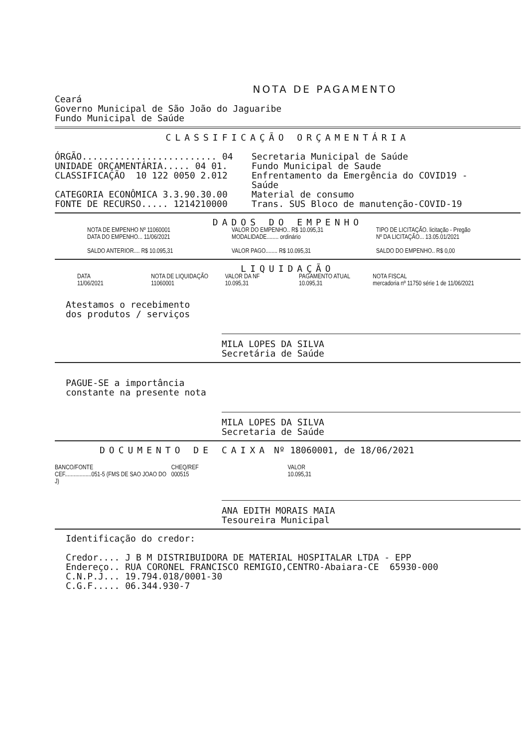NOTA DE PAGAMENTO
Ceará
Governo Municipal de São João do Jaguaribe
Fundo Municipal de Saúde
CLASSIFICAÇÃO ORÇAMENTÁRIA
ÓRGÃO......................... 04
UNIDADE ORÇAMENTÁRIA..... 04 01.
CLASSIFICAÇÃO  10 122 0050 2.012

CATEGORIA ECONÔMICA 3.3.90.30.00
FONTE DE RECURSO..... 1214210000
Secretaria Municipal de Saúde
Fundo Municipal de Saude
Enfrentamento da Emergência do COVID19 -
Saúde
Material de consumo
Trans. SUS Bloco de manutenção-COVID-19
DADOS DO EMPENHO
NOTA DE EMPENHO Nº 11060001
DATA DO EMPENHO... 11/06/2021
SALDO ANTERIOR.... R$ 10.095,31
VALOR DO EMPENHO.. R$ 10.095,31
MODALIDADE........ ordinário
VALOR PAGO........ R$ 10.095,31
TIPO DE LICITAÇÃO. licitação - Pregão
Nº DA LICITAÇÃO... 13.05.01/2021
SALDO DO EMPENHO.. R$ 0,00
LIQUIDAÇÃO
DATA
11/06/2021
NOTA DE LIQUIDAÇÃO
11060001
VALOR DA NF
10.095,31
PAGAMENTO ATUAL
10.095,31
NOTA FISCAL
mercadoria nº 11750 série 1 de 11/06/2021
Atestamos o recebimento
dos produtos / serviços
MILA LOPES DA SILVA
Secretária de Saúde
PAGUE-SE a importância
constante na presente nota
MILA LOPES DA SILVA
Secretaria de Saúde
DOCUMENTO DE CAIXA Nº 18060001, de 18/06/2021
BANCO/FONTE
CEF..................051-5 (FMS DE SAO JOAO DO J)
CHEQ/REF
000515
VALOR
10.095,31
ANA EDITH MORAIS MAIA
Tesoureira Municipal
Identificação do credor:
Credor.... J B M DISTRIBUIDORA DE MATERIAL HOSPITALAR LTDA - EPP
Endereço.. RUA CORONEL FRANCISCO REMIGIO,CENTRO-Abaiara-CE  65930-000
C.N.P.J... 19.794.018/0001-30
C.G.F..... 06.344.930-7